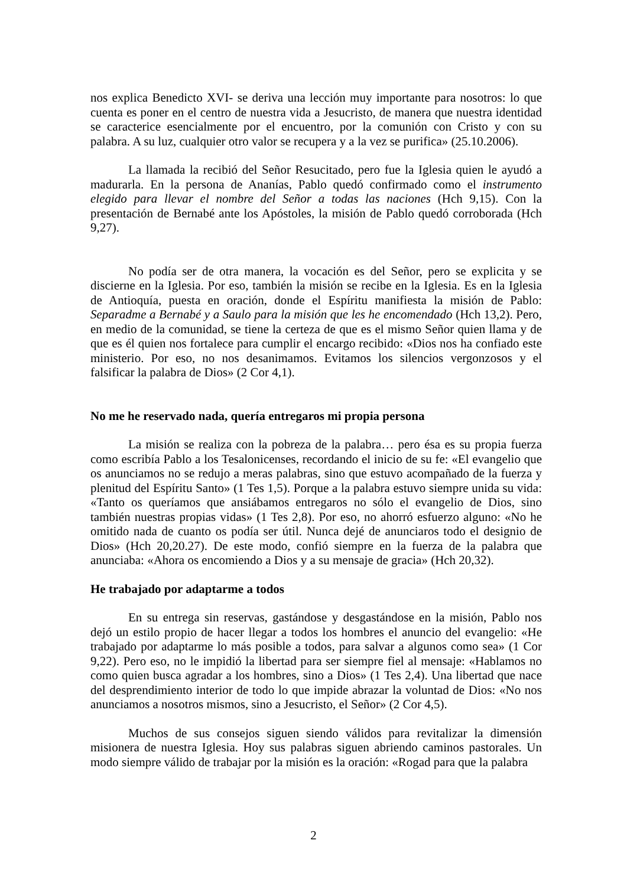nos explica Benedicto XVI- se deriva una lección muy importante para nosotros: lo que cuenta es poner en el centro de nuestra vida a Jesucristo, de manera que nuestra identidad se caracterice esencialmente por el encuentro, por la comunión con Cristo y con su palabra. A su luz, cualquier otro valor se recupera y a la vez se purifica» (25.10.2006).
La llamada la recibió del Señor Resucitado, pero fue la Iglesia quien le ayudó a madurarla. En la persona de Ananías, Pablo quedó confirmado como el instrumento elegido para llevar el nombre del Señor a todas las naciones (Hch 9,15). Con la presentación de Bernabé ante los Apóstoles, la misión de Pablo quedó corroborada (Hch 9,27).
No podía ser de otra manera, la vocación es del Señor, pero se explicita y se discierne en la Iglesia. Por eso, también la misión se recibe en la Iglesia. Es en la Iglesia de Antioquía, puesta en oración, donde el Espíritu manifiesta la misión de Pablo: Separadme a Bernabé y a Saulo para la misión que les he encomendado (Hch 13,2). Pero, en medio de la comunidad, se tiene la certeza de que es el mismo Señor quien llama y de que es él quien nos fortalece para cumplir el encargo recibido: «Dios nos ha confiado este ministerio. Por eso, no nos desanimamos. Evitamos los silencios vergonzosos y el falsificar la palabra de Dios» (2 Cor 4,1).
No me he reservado nada, quería entregaros mi propia persona
La misión se realiza con la pobreza de la palabra… pero ésa es su propia fuerza como escribía Pablo a los Tesalonicenses, recordando el inicio de su fe: «El evangelio que os anunciamos no se redujo a meras palabras, sino que estuvo acompañado de la fuerza y plenitud del Espíritu Santo» (1 Tes 1,5). Porque a la palabra estuvo siempre unida su vida: «Tanto os queríamos que ansiábamos entregaros no sólo el evangelio de Dios, sino también nuestras propias vidas» (1 Tes 2,8). Por eso, no ahorró esfuerzo alguno: «No he omitido nada de cuanto os podía ser útil. Nunca dejé de anunciaros todo el designio de Dios» (Hch 20,20.27). De este modo, confió siempre en la fuerza de la palabra que anunciaba: «Ahora os encomiendo a Dios y a su mensaje de gracia» (Hch 20,32).
He trabajado por adaptarme a todos
En su entrega sin reservas, gastándose y desgastándose en la misión, Pablo nos dejó un estilo propio de hacer llegar a todos los hombres el anuncio del evangelio: «He trabajado por adaptarme lo más posible a todos, para salvar a algunos como sea» (1 Cor 9,22). Pero eso, no le impidió la libertad para ser siempre fiel al mensaje: «Hablamos no como quien busca agradar a los hombres, sino a Dios» (1 Tes 2,4). Una libertad que nace del desprendimiento interior de todo lo que impide abrazar la voluntad de Dios: «No nos anunciamos a nosotros mismos, sino a Jesucristo, el Señor» (2 Cor 4,5).
Muchos de sus consejos siguen siendo válidos para revitalizar la dimensión misionera de nuestra Iglesia. Hoy sus palabras siguen abriendo caminos pastorales. Un modo siempre válido de trabajar por la misión es la oración: «Rogad para que la palabra
2